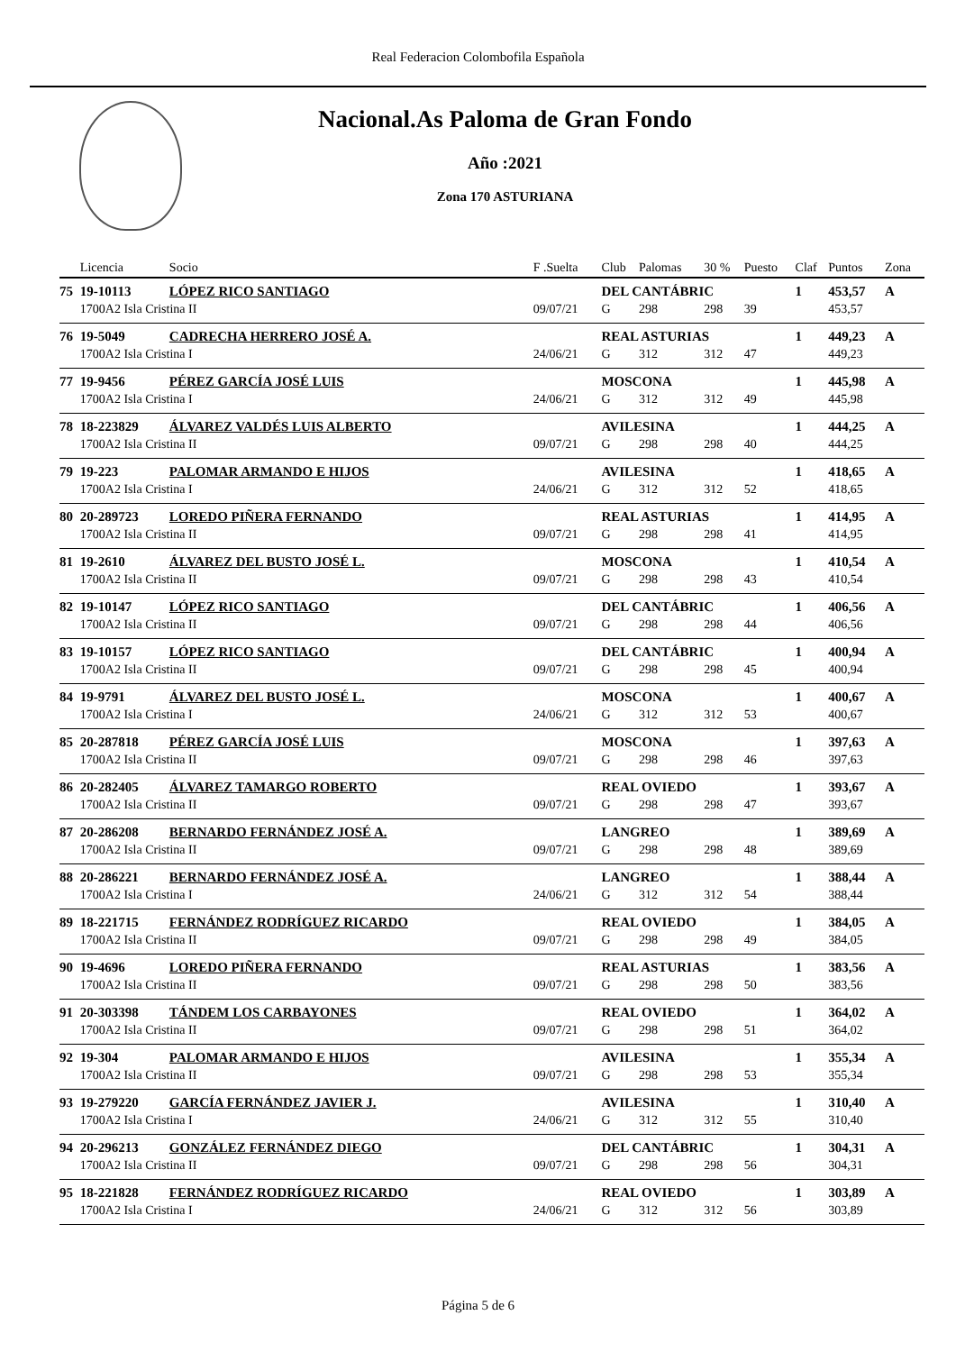Real Federacion Colombofila Española
Nacional.As Paloma de Gran Fondo
Año :2021
Zona 170 ASTURIANA
| | Licencia | Socio | F .Suelta | Club | Palomas | 30 % | Puesto | Claf | Puntos | Zona |
| --- | --- | --- | --- | --- | --- | --- | --- | --- | --- | --- |
| 75 | 19-10113 | LÓPEZ RICO SANTIAGO | | DEL CANTÁBRIC | | | | 1 | 453,57 | A |
| | 1700A2 Isla Cristina II | | 09/07/21 | G | 298 | 298 | 39 | | 453,57 | |
| 76 | 19-5049 | CADRECHA HERRERO JOSÉ A. | | REAL ASTURIAS | | | | 1 | 449,23 | A |
| | 1700A2 Isla Cristina I | | 24/06/21 | G | 312 | 312 | 47 | | 449,23 | |
| 77 | 19-9456 | PÉREZ GARCÍA JOSÉ LUIS | | MOSCONA | | | | 1 | 445,98 | A |
| | 1700A2 Isla Cristina I | | 24/06/21 | G | 312 | 312 | 49 | | 445,98 | |
| 78 | 18-223829 | ÁLVAREZ VALDÉS LUIS ALBERTO | | AVILESINA | | | | 1 | 444,25 | A |
| | 1700A2 Isla Cristina II | | 09/07/21 | G | 298 | 298 | 40 | | 444,25 | |
| 79 | 19-223 | PALOMAR ARMANDO E HIJOS | | AVILESINA | | | | 1 | 418,65 | A |
| | 1700A2 Isla Cristina I | | 24/06/21 | G | 312 | 312 | 52 | | 418,65 | |
| 80 | 20-289723 | LOREDO PIÑERA FERNANDO | | REAL ASTURIAS | | | | 1 | 414,95 | A |
| | 1700A2 Isla Cristina II | | 09/07/21 | G | 298 | 298 | 41 | | 414,95 | |
| 81 | 19-2610 | ÁLVAREZ DEL BUSTO JOSÉ L. | | MOSCONA | | | | 1 | 410,54 | A |
| | 1700A2 Isla Cristina II | | 09/07/21 | G | 298 | 298 | 43 | | 410,54 | |
| 82 | 19-10147 | LÓPEZ RICO SANTIAGO | | DEL CANTÁBRIC | | | | 1 | 406,56 | A |
| | 1700A2 Isla Cristina II | | 09/07/21 | G | 298 | 298 | 44 | | 406,56 | |
| 83 | 19-10157 | LÓPEZ RICO SANTIAGO | | DEL CANTÁBRIC | | | | 1 | 400,94 | A |
| | 1700A2 Isla Cristina II | | 09/07/21 | G | 298 | 298 | 45 | | 400,94 | |
| 84 | 19-9791 | ÁLVAREZ DEL BUSTO JOSÉ L. | | MOSCONA | | | | 1 | 400,67 | A |
| | 1700A2 Isla Cristina I | | 24/06/21 | G | 312 | 312 | 53 | | 400,67 | |
| 85 | 20-287818 | PÉREZ GARCÍA JOSÉ LUIS | | MOSCONA | | | | 1 | 397,63 | A |
| | 1700A2 Isla Cristina II | | 09/07/21 | G | 298 | 298 | 46 | | 397,63 | |
| 86 | 20-282405 | ÁLVAREZ TAMARGO ROBERTO | | REAL OVIEDO | | | | 1 | 393,67 | A |
| | 1700A2 Isla Cristina II | | 09/07/21 | G | 298 | 298 | 47 | | 393,67 | |
| 87 | 20-286208 | BERNARDO FERNÁNDEZ JOSÉ A. | | LANGREO | | | | 1 | 389,69 | A |
| | 1700A2 Isla Cristina II | | 09/07/21 | G | 298 | 298 | 48 | | 389,69 | |
| 88 | 20-286221 | BERNARDO FERNÁNDEZ JOSÉ A. | | LANGREO | | | | 1 | 388,44 | A |
| | 1700A2 Isla Cristina I | | 24/06/21 | G | 312 | 312 | 54 | | 388,44 | |
| 89 | 18-221715 | FERNÁNDEZ RODRÍGUEZ RICARDO | | REAL OVIEDO | | | | 1 | 384,05 | A |
| | 1700A2 Isla Cristina II | | 09/07/21 | G | 298 | 298 | 49 | | 384,05 | |
| 90 | 19-4696 | LOREDO PIÑERA FERNANDO | | REAL ASTURIAS | | | | 1 | 383,56 | A |
| | 1700A2 Isla Cristina II | | 09/07/21 | G | 298 | 298 | 50 | | 383,56 | |
| 91 | 20-303398 | TÁNDEM LOS CARBAYONES | | REAL OVIEDO | | | | 1 | 364,02 | A |
| | 1700A2 Isla Cristina II | | 09/07/21 | G | 298 | 298 | 51 | | 364,02 | |
| 92 | 19-304 | PALOMAR ARMANDO E HIJOS | | AVILESINA | | | | 1 | 355,34 | A |
| | 1700A2 Isla Cristina II | | 09/07/21 | G | 298 | 298 | 53 | | 355,34 | |
| 93 | 19-279220 | GARCÍA FERNÁNDEZ JAVIER J. | | AVILESINA | | | | 1 | 310,40 | A |
| | 1700A2 Isla Cristina I | | 24/06/21 | G | 312 | 312 | 55 | | 310,40 | |
| 94 | 20-296213 | GONZÁLEZ FERNÁNDEZ DIEGO | | DEL CANTÁBRIC | | | | 1 | 304,31 | A |
| | 1700A2 Isla Cristina II | | 09/07/21 | G | 298 | 298 | 56 | | 304,31 | |
| 95 | 18-221828 | FERNÁNDEZ RODRÍGUEZ RICARDO | | REAL OVIEDO | | | | 1 | 303,89 | A |
| | 1700A2 Isla Cristina I | | 24/06/21 | G | 312 | 312 | 56 | | 303,89 | |
Página 5 de 6